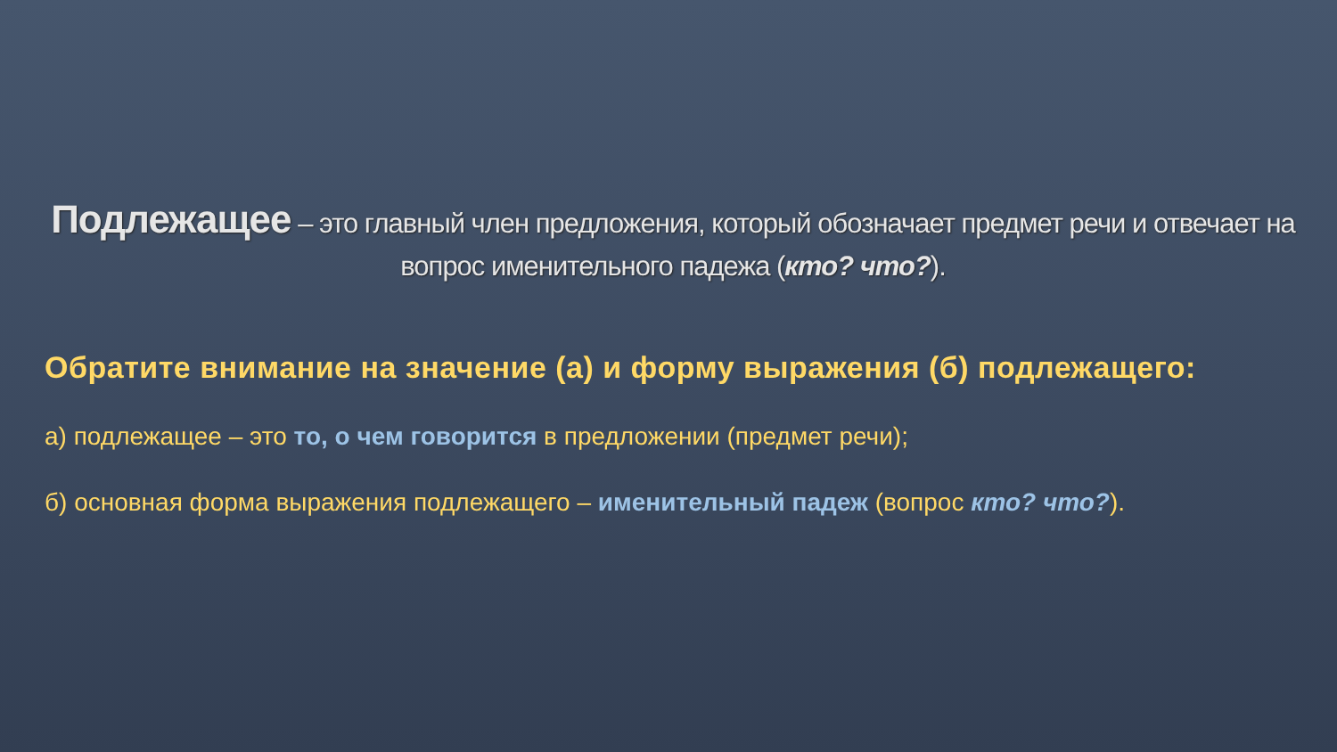Подлежащее – это главный член предложения, который обозначает предмет речи и отвечает на вопрос именительного падежа (кто? что?).
Обратите внимание на значение (а) и форму выражения (б) подлежащего:
а) подлежащее – это то, о чем говорится в предложении (предмет речи);
б) основная форма выражения подлежащего – именительный падеж (вопрос кто? что?).